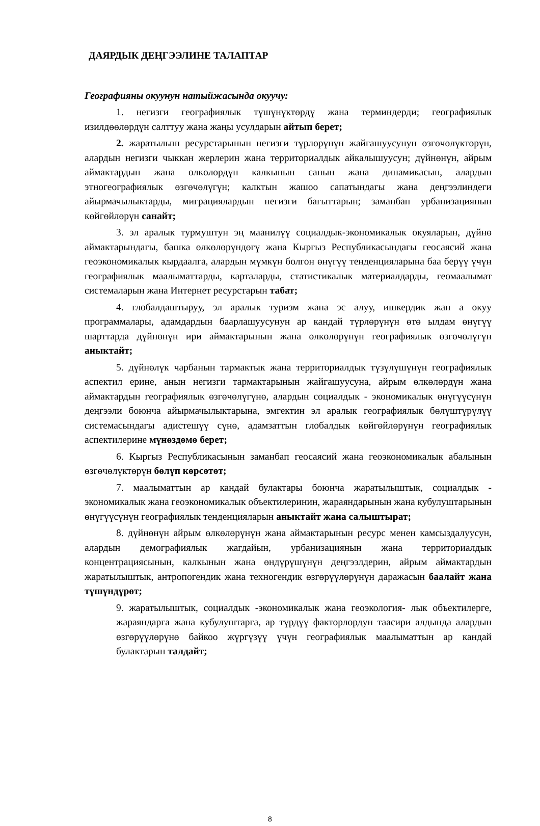ДАЯРДЫК ДЕҢГЭЭЛИНЕ ТАЛАПТАР
Географияны окуунун натыйжасында окуучу:
1. негизги географиялык түшүнүктөрдү жана терминдерди; географиялык изилдөөлөрдүн салттуу жана жаңы усулдарын айтып берет;
2. жаратылыш ресурстарынын негизги түрлөрүнүн жайгашуусунун өзгөчөлүктөрүн, алардын негизги чыккан жерлерин жана территориалдык айкалышуусун; дүйнөнүн, айрым аймактардын жана өлкөлөрдүн калкынын санын жана динамикасын, алардын этногеографиялык өзгөчөлүгүн; калктын жашоо сапатындагы жана деңгээлиндеги айырмачылыктарды, миграциялардын негизги багыттарын; заманбап урбанизациянын көйгөйлөрүн санайт;
3. эл аралык турмуштун эң маанилүү социалдык-экономикалык окуяларын, дүйнө аймактарындагы, башка өлкөлөрүндөгү жана Кыргыз Республикасындагы геосаясий жана геоэкономикалык кырдаалга, алардын мүмкүн болгон өнүгүү тенденцияларына баа берүү үчүн географиялык маалыматтарды, карталарды, статистикалык материалдарды, геомаалымат системаларын жана Интернет ресурстарын табат;
4. глобалдаштыруу, эл аралык туризм жана эс алуу, ишкердик жан а окуу программалары, адамдардын баарлашуусунун ар кандай түрлөрүнүн өтө ылдам өнүгүү шарттарда дүйнөнүн ири аймактарынын жана өлкөлөрүнүн географиялык өзгөчөлүгүн аныктайт;
5. дүйнөлүк чарбанын тармактык жана территориалдык түзүлүшүнүн географиялык аспектил ерине, анын негизги тармактарынын жайгашуусуна, айрым өлкөлөрдүн жана аймактардын географиялык өзгөчөлүгүнө, алардын социалдык - экономикалык өнүгүүсүнүн деңгээли боюнча айырмачылыктарына, эмгектин эл аралык географиялык бөлүштүрүлүү системасындагы адистешүү сүнө, адамзаттын глобалдык көйгөйлөрүнүн географиялык аспектилерине мүнөздөмө берет;
6. Кыргыз Республикасынын заманбап геосаясий жана геоэкономикалык абалынын өзгөчөлүктөрүн бөлүп көрсөтөт;
7. маалыматтын ар кандай булактары боюнча жаратылыштык, социалдык - экономикалык жана геоэкономикалык объектилеринин, жараяндарынын жана кубулуштарынын өнүгүүсүнүн географиялык тенденцияларын аныктайт жана салыштырат;
8. дүйнөнүн айрым өлкөлөрүнүн жана аймактарынын ресурс менен камсыздалуусун, алардын демографиялык жагдайын, урбанизациянын жана территориалдык концентрациясынын, калкынын жана өндүрүшүнүн деңгээлдерин, айрым аймактардын жаратылыштык, антропогендик жана техногендик өзгөрүүлөрүнүн даражасын баалайт жана түшүндүрөт;
9. жаратылыштык, социалдык -экономикалык жана геоэкология- лык объектилерге, жараяндарга жана кубулуштарга, ар түрдүү факторлордун таасири алдында алардын өзгөрүүлөрүнө байкоо жүргүзүү үчүн географиялык маалыматтын ар кандай булактарын талдайт;
8